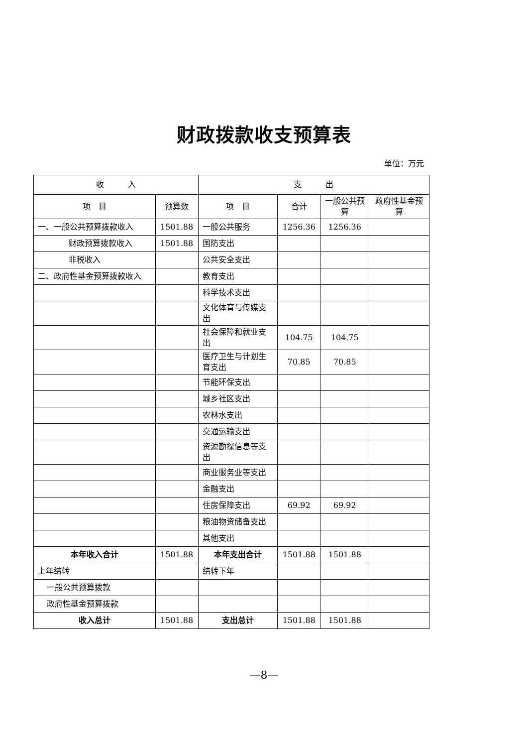财政拨款收支预算表
单位：万元
| 收 入 | | 支 出 | | | |
| --- | --- | --- | --- | --- | --- |
| 项 目 | 预算数 | 项 目 | 合计 | 一般公共预算 | 政府性基金预算 |
| 一、一般公共预算拨款收入 | 1501.88 | 一般公共服务 | 1256.36 | 1256.36 | |
| 财政预算拨款收入 | 1501.88 | 国防支出 | | | |
| 非税收入 | | 公共安全支出 | | | |
| 二、政府性基金预算拨款收入 | | 教育支出 | | | |
| | | 科学技术支出 | | | |
| | | 文化体育与传媒支出 | | | |
| | | 社会保障和就业支出 | 104.75 | 104.75 | |
| | | 医疗卫生与计划生育支出 | 70.85 | 70.85 | |
| | | 节能环保支出 | | | |
| | | 城乡社区支出 | | | |
| | | 农林水支出 | | | |
| | | 交通运输支出 | | | |
| | | 资源勘探信息等支出 | | | |
| | | 商业服务业等支出 | | | |
| | | 金融支出 | | | |
| | | 住房保障支出 | 69.92 | 69.92 | |
| | | 粮油物资储备支出 | | | |
| | | 其他支出 | | | |
| 本年收入合计 | 1501.88 | 本年支出合计 | 1501.88 | 1501.88 | |
| 上年结转 | | 结转下年 | | | |
| 一般公共预算拨款 | | | | | |
| 政府性基金预算拨款 | | | | | |
| 收入总计 | 1501.88 | 支出总计 | 1501.88 | 1501.88 | |
—8—